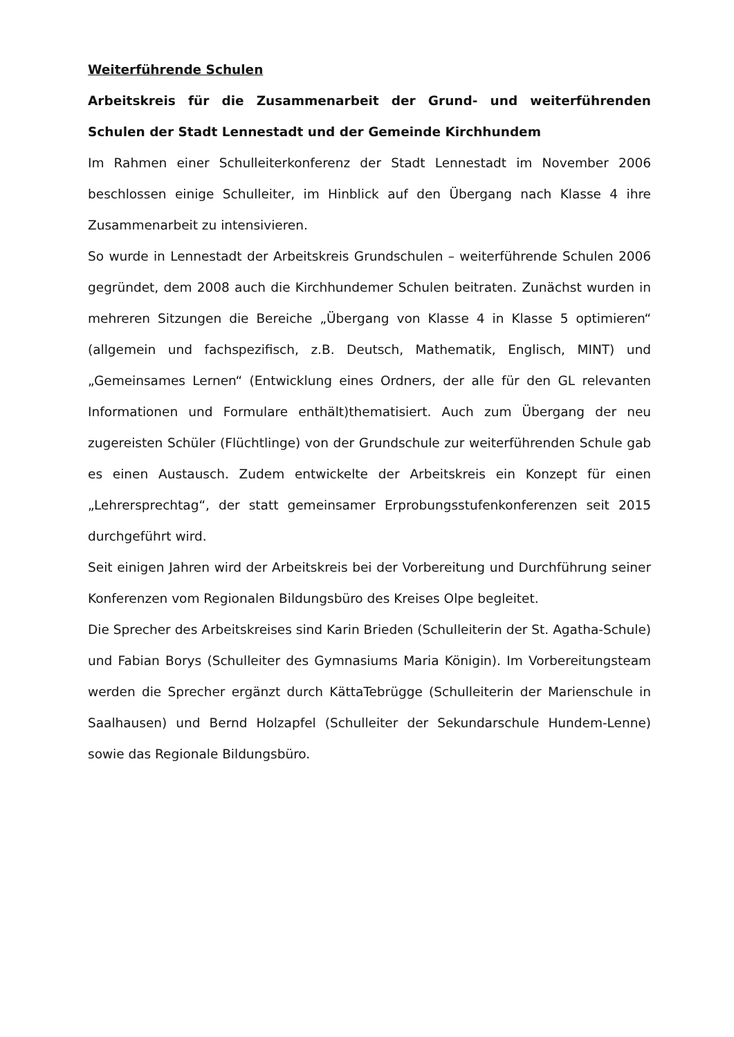Weiterführende Schulen
Arbeitskreis für die Zusammenarbeit der Grund- und weiterführenden Schulen der Stadt Lennestadt und der Gemeinde Kirchhundem
Im Rahmen einer Schulleiterkonferenz der Stadt Lennestadt im November 2006 beschlossen einige Schulleiter, im Hinblick auf den Übergang nach Klasse 4 ihre Zusammenarbeit zu intensivieren.
So wurde in Lennestadt der Arbeitskreis Grundschulen – weiterführende Schulen 2006 gegründet, dem 2008 auch die Kirchhundemer Schulen beitraten. Zunächst wurden in mehreren Sitzungen die Bereiche „Übergang von Klasse 4 in Klasse 5 optimieren“ (allgemein und fachspezifisch, z.B. Deutsch, Mathematik, Englisch, MINT) und „Gemeinsames Lernen“ (Entwicklung eines Ordners, der alle für den GL relevanten Informationen und Formulare enthält)thematisiert. Auch zum Übergang der neu zugereisten Schüler (Flüchtlinge) von der Grundschule zur weiterführenden Schule gab es einen Austausch. Zudem entwickelte der Arbeitskreis ein Konzept für einen „Lehrersprechtag“, der statt gemeinsamer Erprobungsstufenkonferenzen seit 2015 durchgeführt wird.
Seit einigen Jahren wird der Arbeitskreis bei der Vorbereitung und Durchführung seiner Konferenzen vom Regionalen Bildungsbüro des Kreises Olpe begleitet.
Die Sprecher des Arbeitskreises sind Karin Brieden (Schulleiterin der St. Agatha-Schule) und Fabian Borys (Schulleiter des Gymnasiums Maria Königin). Im Vorbereitungsteam werden die Sprecher ergänzt durch KättaTebrügge (Schulleiterin der Marienschule in Saalhausen) und Bernd Holzapfel (Schulleiter der Sekundarschule Hundem-Lenne) sowie das Regionale Bildungsbüro.